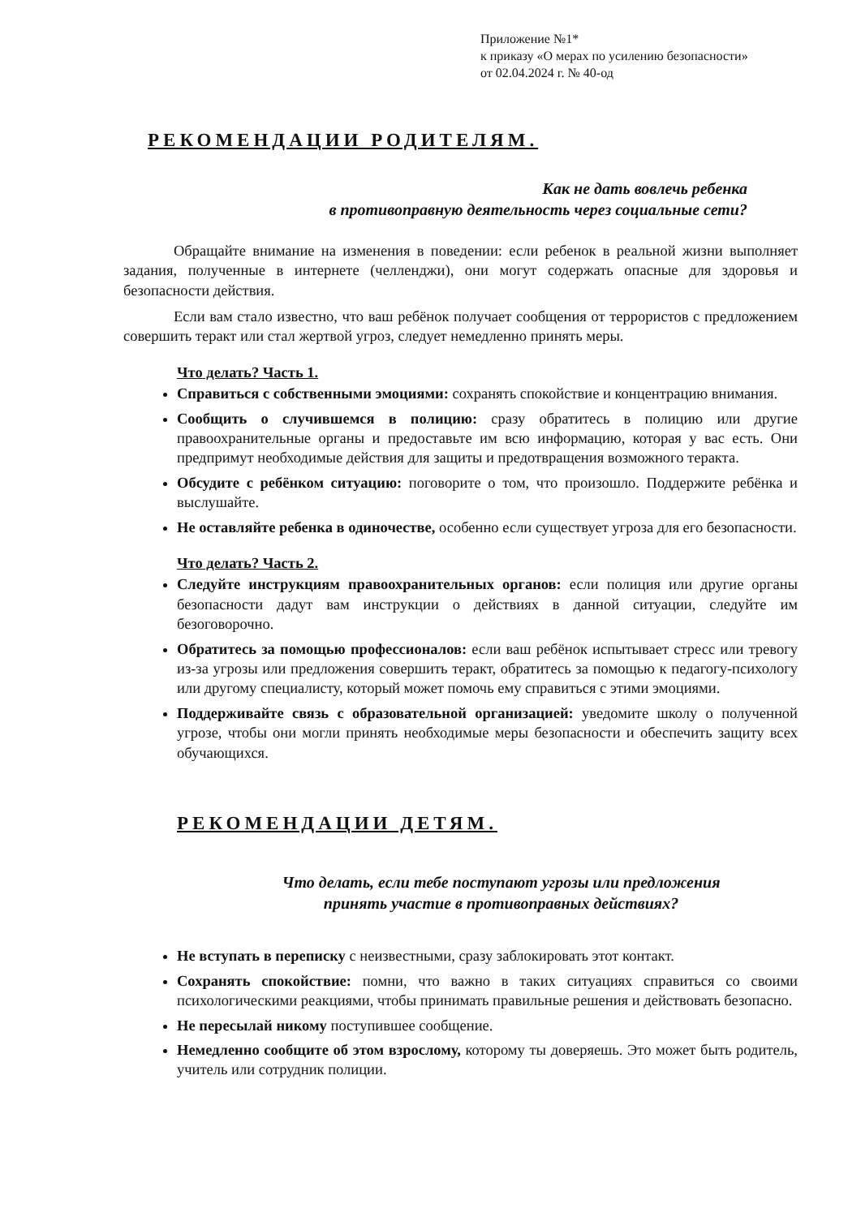Приложение №1*
к приказу «О мерах по усилению безопасности»
от 02.04.2024 г. № 40-од
РЕКОМЕНДАЦИИ РОДИТЕЛЯМ.
Как не дать вовлечь ребенка
в противоправную деятельность через социальные сети?
Обращайте внимание на изменения в поведении: если ребенок в реальной жизни выполняет задания, полученные в интернете (челленджи), они могут содержать опасные для здоровья и безопасности действия.
Если вам стало известно, что ваш ребёнок получает сообщения от террористов с предложением совершить теракт или стал жертвой угроз, следует немедленно принять меры.
Что делать? Часть 1.
Справиться с собственными эмоциями: сохранять спокойствие и концентрацию внимания.
Сообщить о случившемся в полицию: сразу обратитесь в полицию или другие правоохранительные органы и предоставьте им всю информацию, которая у вас есть. Они предпримут необходимые действия для защиты и предотвращения возможного теракта.
Обсудите с ребёнком ситуацию: поговорите о том, что произошло. Поддержите ребёнка и выслушайте.
Не оставляйте ребенка в одиночестве, особенно если существует угроза для его безопасности.
Что делать? Часть 2.
Следуйте инструкциям правоохранительных органов: если полиция или другие органы безопасности дадут вам инструкции о действиях в данной ситуации, следуйте им безоговорочно.
Обратитесь за помощью профессионалов: если ваш ребёнок испытывает стресс или тревогу из-за угрозы или предложения совершить теракт, обратитесь за помощью к педагогу-психологу или другому специалисту, который может помочь ему справиться с этими эмоциями.
Поддерживайте связь с образовательной организацией: уведомите школу о полученной угрозе, чтобы они могли принять необходимые меры безопасности и обеспечить защиту всех обучающихся.
РЕКОМЕНДАЦИИ ДЕТЯМ.
Что делать, если тебе поступают угрозы или предложения
принять участие в противоправных действиях?
Не вступать в переписку с неизвестными, сразу заблокировать этот контакт.
Сохранять спокойствие: помни, что важно в таких ситуациях справиться со своими психологическими реакциями, чтобы принимать правильные решения и действовать безопасно.
Не пересылай никому поступившее сообщение.
Немедленно сообщите об этом взрослому, которому ты доверяешь. Это может быть родитель, учитель или сотрудник полиции.